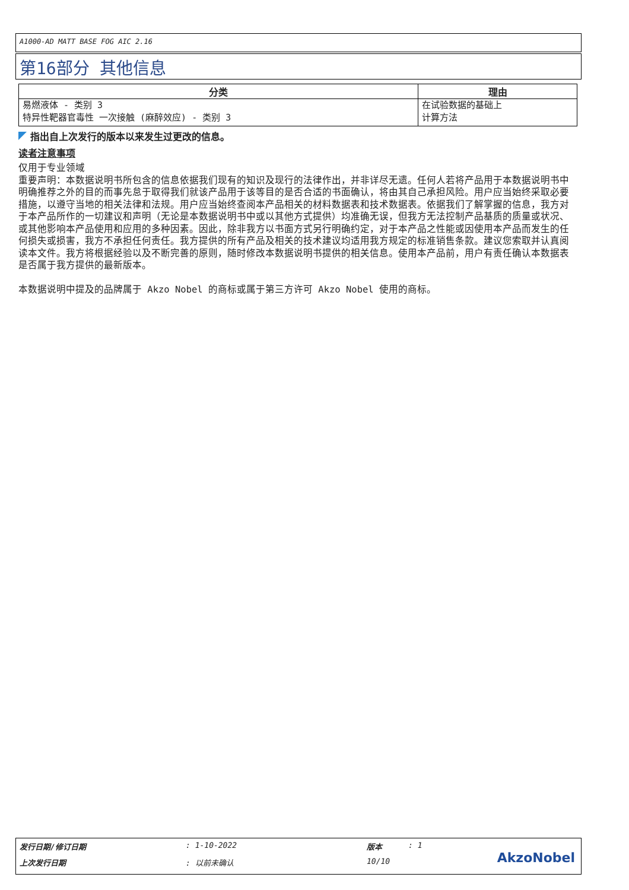A1000-AD MATT BASE FOG AIC 2.16
第16部分 其他信息
| 分类 | 理由 |
| --- | --- |
| 易燃液体 - 类别 3 特异性靶器官毒性 一次接触 (麻醉效应) - 类别 3 | 在试验数据的基础上 计算方法 |
指出自上次发行的版本以来发生过更改的信息。
读者注意事项
仅用于专业领域
重要声明：本数据说明书所包含的信息依据我们现有的知识及现行的法律作出，并非详尽无遗。任何人若将产品用于本数据说明书中明确推荐之外的目的而事先怠于取得我们就该产品用于该等目的是否合适的书面确认，将由其自己承担风险。用户应当始终采取必要措施，以遵守当地的相关法律和法规。用户应当始终查阅本产品相关的材料数据表和技术数据表。依据我们了解掌握的信息，我方对于本产品所作的一切建议和声明（无论是本数据说明书中或以其他方式提供）均准确无误，但我方无法控制产品基质的质量或状况、或其他影响本产品使用和应用的多种因素。因此，除非我方以书面方式另行明确约定，对于本产品之性能或因使用本产品而发生的任何损失或损害，我方不承担任何责任。我方提供的所有产品及相关的技术建议均适用我方规定的标准销售条款。建议您索取并认真阅读本文件。我方将根据经验以及不断完善的原则，随时修改本数据说明书提供的相关信息。使用本产品前，用户有责任确认本数据表是否属于我方提供的最新版本。
本数据说明中提及的品牌属于 Akzo Nobel 的商标或属于第三方许可 Akzo Nobel 使用的商标。
发行日期/修订日期: 1-10-2022 版本: 1
上次发行日期: 以前未确认 10/10
AkzoNobel